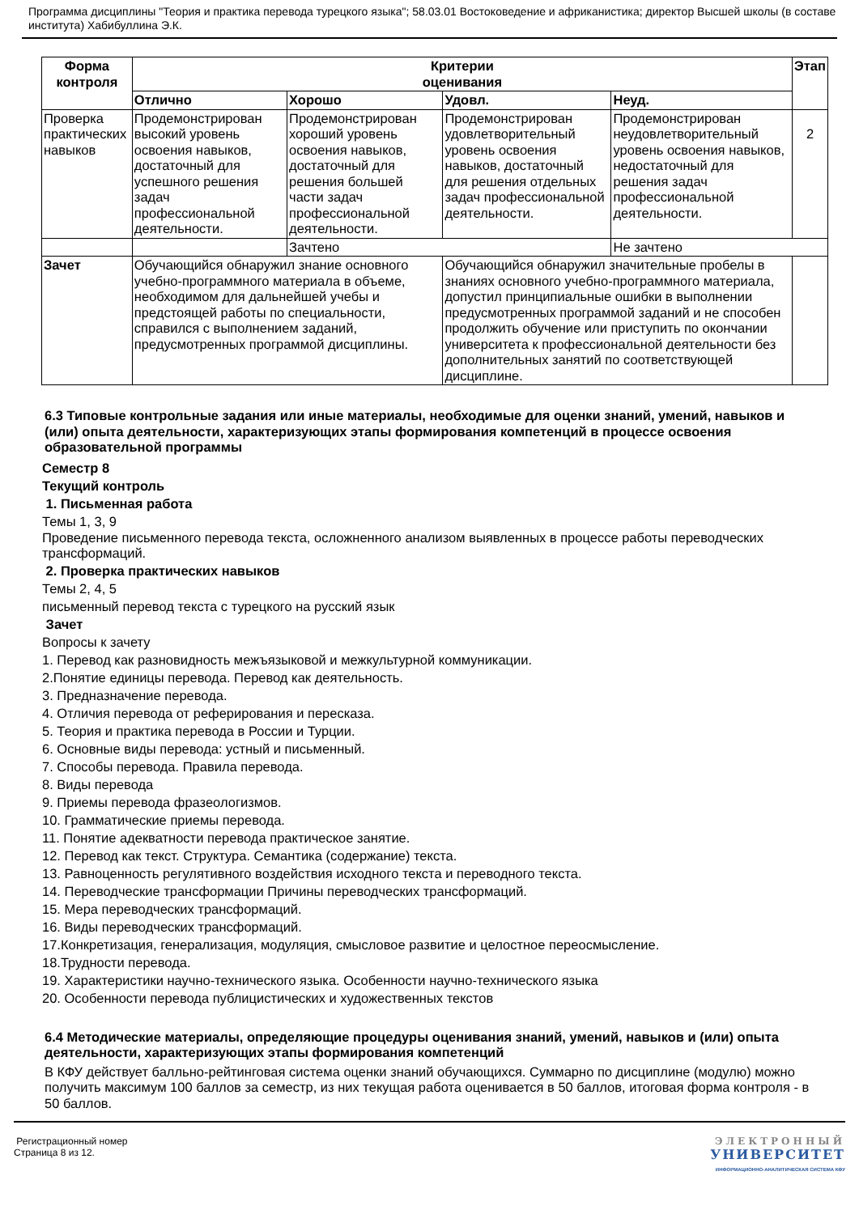Программа дисциплины "Теория и практика перевода турецкого языка"; 58.03.01 Востоковедение и африканистика; директор Высшей школы (в составе института) Хабибуллина Э.К.
| Форма контроля | Критерии оценивания | | | | Этап |
| --- | --- | --- | --- | --- | --- |
| | Отлично | Хорошо | Удовл. | Неуд. | |
| Проверка практических навыков | Продемонстрирован высокий уровень освоения навыков, достаточный для успешного решения задач профессиональной деятельности. | Продемонстрирован хороший уровень освоения навыков, достаточный для решения большей части задач профессиональной деятельности. | Продемонстрирован удовлетворительный уровень освоения навыков, достаточный для решения отдельных задач профессиональной деятельности. | Продемонстрирован неудовлетворительный уровень освоения навыков, недостаточный для решения задач профессиональной деятельности. | 2 |
| | | Зачтено | | Не зачтено | |
| Зачет | Обучающийся обнаружил знание основного учебно-программного материала в объеме, необходимом для дальнейшей учебы и предстоящей работы по специальности, справился с выполнением заданий, предусмотренных программой дисциплины. | | Обучающийся обнаружил значительные пробелы в знаниях основного учебно-программного материала, допустил принципиальные ошибки в выполнении предусмотренных программой заданий и не способен продолжить обучение или приступить по окончании университета к профессиональной деятельности без дополнительных занятий по соответствующей дисциплине. | | |
6.3 Типовые контрольные задания или иные материалы, необходимые для оценки знаний, умений, навыков и (или) опыта деятельности, характеризующих этапы формирования компетенций в процессе освоения образовательной программы
Семестр 8
Текущий контроль
1. Письменная работа
Темы 1, 3, 9
Проведение письменного перевода текста, осложненного анализом выявленных в процессе работы переводческих трансформаций.
2. Проверка практических навыков
Темы 2, 4, 5
письменный перевод текста с турецкого на русский язык
Зачет
Вопросы к зачету
1. Перевод как разновидность межъязыковой и межкультурной коммуникации.
2.Понятие единицы перевода. Перевод как деятельность.
3. Предназначение перевода.
4. Отличия перевода от реферирования и пересказа.
5. Теория и практика перевода в России и Турции.
6. Основные виды перевода: устный и письменный.
7. Способы перевода. Правила перевода.
8. Виды перевода
9. Приемы перевода фразеологизмов.
10. Грамматические приемы перевода.
11. Понятие адекватности перевода практическое занятие.
12. Перевод как текст. Структура. Семантика (содержание) текста.
13. Равноценность регулятивного воздействия исходного текста и переводного текста.
14. Переводческие трансформации Причины переводческих трансформаций.
15. Мера переводческих трансформаций.
16. Виды переводческих трансформаций.
17.Конкретизация, генерализация, модуляция, смысловое развитие и целостное переосмысление.
18.Трудности перевода.
19. Характеристики научно-технического языка. Особенности научно-технического языка
20. Особенности перевода публицистических и художественных текстов
6.4 Методические материалы, определяющие процедуры оценивания знаний, умений, навыков и (или) опыта деятельности, характеризующих этапы формирования компетенций
В КФУ действует балльно-рейтинговая система оценки знаний обучающихся. Суммарно по дисциплине (модулю) можно получить максимум 100 баллов за семестр, из них текущая работа оценивается в 50 баллов, итоговая форма контроля - в 50 баллов.
Регистрационный номер
Страница 8 из 12.
ЭЛЕКТРОННЫЙ
УНИВЕРСИТЕТ
ИНФОРМАЦИОННО-АНАЛИТИЧЕСКАЯ СИСТЕМА КФУ